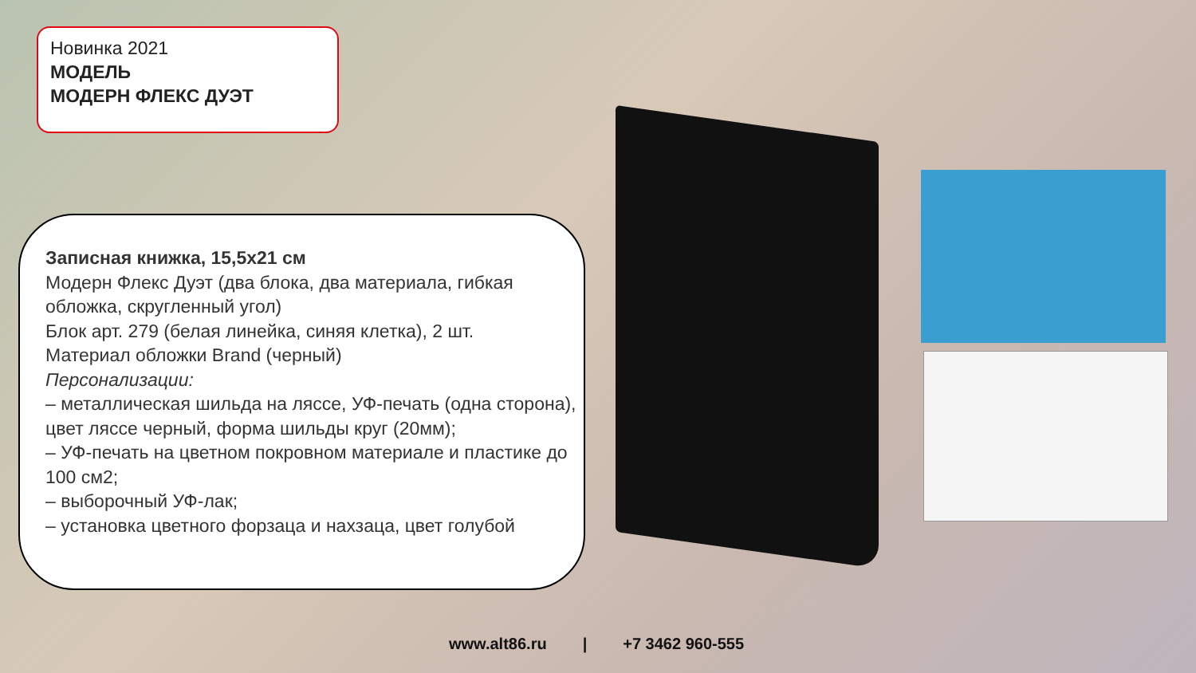Новинка 2021
МОДЕЛЬ
МОДЕРН ФЛЕКС ДУЭТ
Записная книжка, 15,5х21 см
Модерн Флекс Дуэт (два блока, два материала, гибкая обложка, скругленный угол)
Блок арт. 279 (белая линейка, синяя клетка), 2 шт.
Материал обложки Brand (черный)
Персонализации:
– металлическая шильда на ляссе, УФ-печать (одна сторона), цвет ляссе черный, форма шильды круг (20мм);
– УФ-печать на цветном покровном материале и пластике до 100 см2;
– выборочный УФ-лак;
– установка цветного форзаца и нахзаца, цвет голубой
www.alt86.ru | +7 3462 960-555